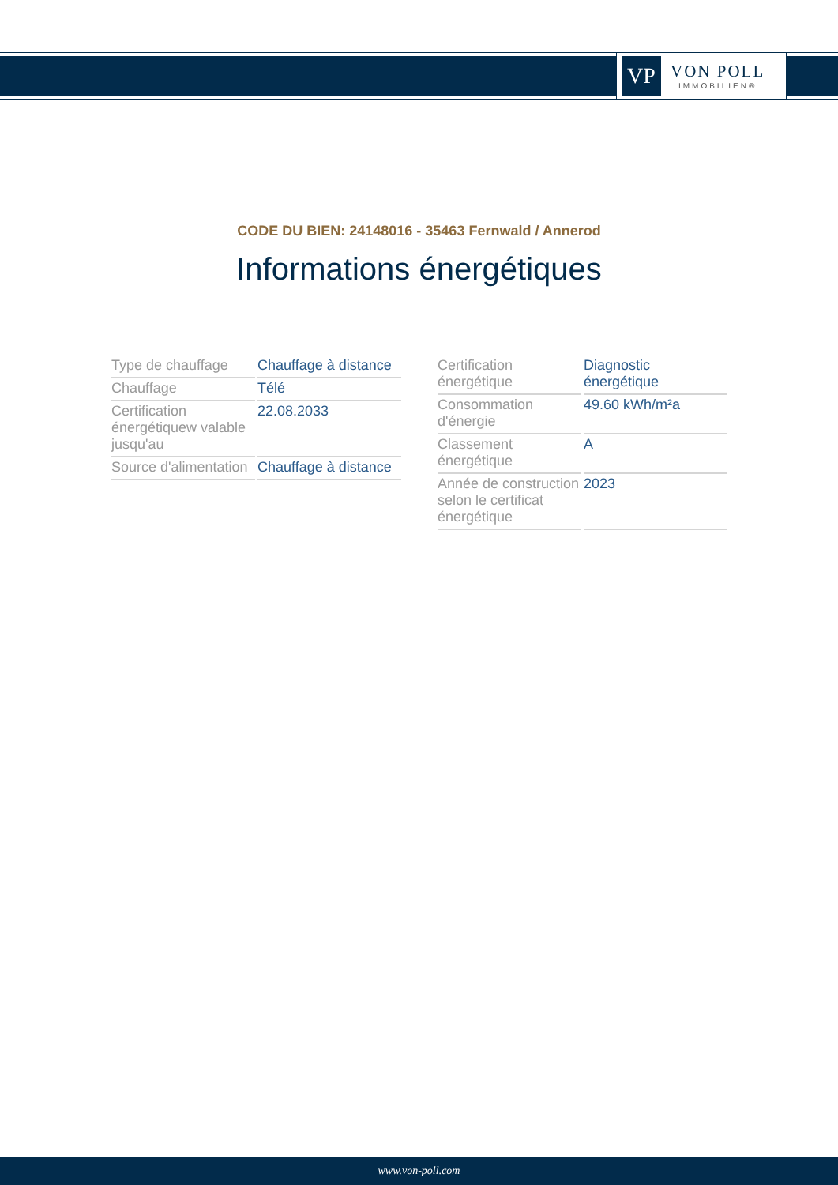VP
VON POLL
IMMOBILIEN®
CODE DU BIEN: 24148016 - 35463 Fernwald / Annerod
Informations énergétiques
| Type de chauffage | Chauffage à distance |
| Chauffage | Télé |
| Certification énergétiquew valable jusqu'au | 22.08.2033 |
| Source d'alimentation | Chauffage à distance |
| Certification énergétique | Diagnostic énergétique |
| Consommation d'énergie | 49.60 kWh/m²a |
| Classement énergétique | A |
| Année de construction selon le certificat énergétique | 2023 |
www.von-poll.com